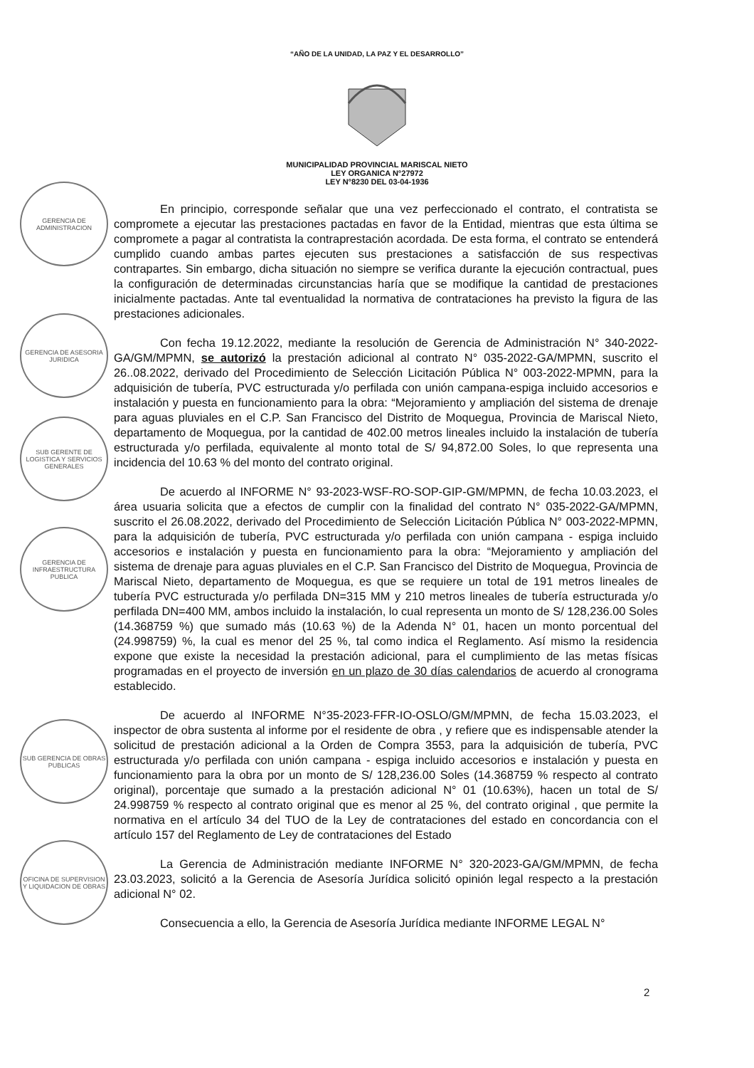“AÑO DE LA UNIDAD, LA PAZ Y EL DESARROLLO”
MUNICIPALIDAD PROVINCIAL MARISCAL NIETO
LEY ORGANICA N°27972
LEY N°8230 DEL 03-04-1936
GERENCIA DE ADMINISTRACION
GERENCIA DE ASESORIA JURIDICA
SUB GERENTE DE LOGISTICA Y SERVICIOS GENERALES
GERENCIA DE INFRAESTRUCTURA PUBLICA
SUB GERENCIA DE OBRAS PUBLICAS
OFICINA DE SUPERVISION Y LIQUIDACION DE OBRAS
En principio, corresponde señalar que una vez perfeccionado el contrato, el contratista se compromete a ejecutar las prestaciones pactadas en favor de la Entidad, mientras que esta última se compromete a pagar al contratista la contraprestación acordada. De esta forma, el contrato se entenderá cumplido cuando ambas partes ejecuten sus prestaciones a satisfacción de sus respectivas contrapartes. Sin embargo, dicha situación no siempre se verifica durante la ejecución contractual, pues la configuración de determinadas circunstancias haría que se modifique la cantidad de prestaciones inicialmente pactadas. Ante tal eventualidad la normativa de contrataciones ha previsto la figura de las prestaciones adicionales.
Con fecha 19.12.2022, mediante la resolución de Gerencia de Administración N° 340-2022-GA/GM/MPMN, se autorizó la prestación adicional al contrato N° 035-2022-GA/MPMN, suscrito el 26..08.2022, derivado del Procedimiento de Selección Licitación Pública N° 003-2022-MPMN, para la adquisición de tubería, PVC estructurada y/o perfilada con unión campana-espiga incluido accesorios e instalación y puesta en funcionamiento para la obra: “Mejoramiento y ampliación del sistema de drenaje para aguas pluviales en el C.P. San Francisco del Distrito de Moquegua, Provincia de Mariscal Nieto, departamento de Moquegua, por la cantidad de 402.00 metros lineales incluido la instalación de tubería estructurada y/o perfilada, equivalente al monto total de S/ 94,872.00 Soles, lo que representa una incidencia del 10.63 % del monto del contrato original.
De acuerdo al INFORME N° 93-2023-WSF-RO-SOP-GIP-GM/MPMN, de fecha 10.03.2023, el área usuaria solicita que a efectos de cumplir con la finalidad del contrato N° 035-2022-GA/MPMN, suscrito el 26.08.2022, derivado del Procedimiento de Selección Licitación Pública N° 003-2022-MPMN, para la adquisición de tubería, PVC estructurada y/o perfilada con unión campana - espiga incluido accesorios e instalación y puesta en funcionamiento para la obra: “Mejoramiento y ampliación del sistema de drenaje para aguas pluviales en el C.P. San Francisco del Distrito de Moquegua, Provincia de Mariscal Nieto, departamento de Moquegua, es que se requiere un total de 191 metros lineales de tubería PVC estructurada y/o perfilada DN=315 MM y 210 metros lineales de tubería estructurada y/o perfilada DN=400 MM, ambos incluido la instalación, lo cual representa un monto de S/ 128,236.00 Soles (14.368759 %) que sumado más (10.63 %) de la Adenda N° 01, hacen un monto porcentual del (24.998759) %, la cual es menor del 25 %, tal como indica el Reglamento. Así mismo la residencia expone que existe la necesidad la prestación adicional, para el cumplimiento de las metas físicas programadas en el proyecto de inversión en un plazo de 30 días calendarios de acuerdo al cronograma establecido.
De acuerdo al INFORME N°35-2023-FFR-IO-OSLO/GM/MPMN, de fecha 15.03.2023, el inspector de obra sustenta al informe por el residente de obra , y refiere que es indispensable atender la solicitud de prestación adicional a la Orden de Compra 3553, para la adquisición de tubería, PVC estructurada y/o perfilada con unión campana - espiga incluido accesorios e instalación y puesta en funcionamiento para la obra por un monto de S/ 128,236.00 Soles (14.368759 % respecto al contrato original), porcentaje que sumado a la prestación adicional N° 01 (10.63%), hacen un total de S/ 24.998759 % respecto al contrato original que es menor al 25 %, del contrato original , que permite la normativa en el artículo 34 del TUO de la Ley de contrataciones del estado en concordancia con el artículo 157 del Reglamento de Ley de contrataciones del Estado
La Gerencia de Administración mediante INFORME N° 320-2023-GA/GM/MPMN, de fecha 23.03.2023, solicitó a la Gerencia de Asesoría Jurídica solicitó opinión legal respecto a la prestación adicional N° 02.
Consecuencia a ello, la Gerencia de Asesoría Jurídica mediante INFORME LEGAL N°
2